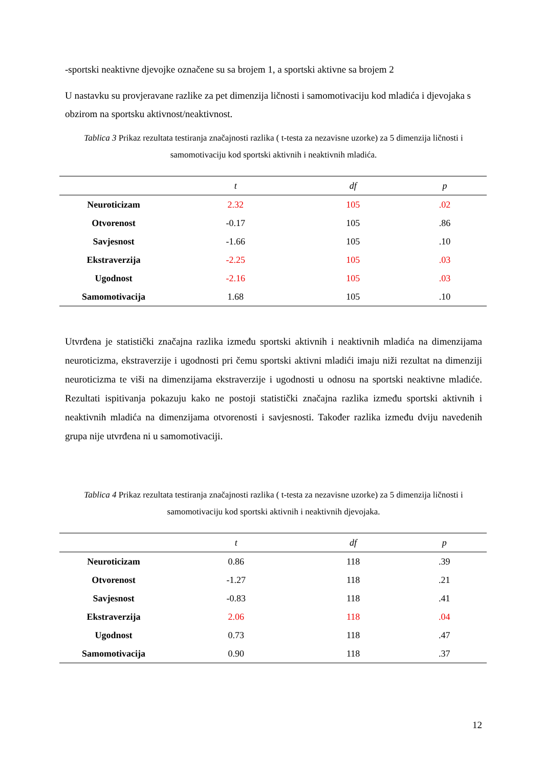-sportski neaktivne djevojke označene su sa brojem 1, a sportski aktivne sa brojem 2
U nastavku su provjeravane razlike za pet dimenzija ličnosti i samomotivaciju kod mladića i djevojaka s obzirom na sportsku aktivnost/neaktivnost.
Tablica 3 Prikaz rezultata testiranja značajnosti razlika ( t-testa za nezavisne uzorke) za 5 dimenzija ličnosti i samomotivaciju kod sportski aktivnih i neaktivnih mladića.
| | t | df | p |
| --- | --- | --- | --- |
| Neuroticizam | 2.32 | 105 | .02 |
| Otvorenost | -0.17 | 105 | .86 |
| Savjesnost | -1.66 | 105 | .10 |
| Ekstraverzija | -2.25 | 105 | .03 |
| Ugodnost | -2.16 | 105 | .03 |
| Samomotivacija | 1.68 | 105 | .10 |
Utvrđena je statistički značajna razlika između sportski aktivnih i neaktivnih mladića na dimenzijama neuroticizma, ekstraverzije i ugodnosti pri čemu sportski aktivni mladići imaju niži rezultat na dimenziji neuroticizma te viši na dimenzijama ekstraverzije i ugodnosti u odnosu na sportski neaktivne mladiće. Rezultati ispitivanja pokazuju kako ne postoji statistički značajna razlika između sportski aktivnih i neaktivnih mladića na dimenzijama otvorenosti i savjesnosti. Također razlika između dviju navedenih grupa nije utvrđena ni u samomotivaciji.
Tablica 4 Prikaz rezultata testiranja značajnosti razlika ( t-testa za nezavisne uzorke) za 5 dimenzija ličnosti i samomotivaciju kod sportski aktivnih i neaktivnih djevojaka.
| | t | df | p |
| --- | --- | --- | --- |
| Neuroticizam | 0.86 | 118 | .39 |
| Otvorenost | -1.27 | 118 | .21 |
| Savjesnost | -0.83 | 118 | .41 |
| Ekstraverzija | 2.06 | 118 | .04 |
| Ugodnost | 0.73 | 118 | .47 |
| Samomotivacija | 0.90 | 118 | .37 |
12